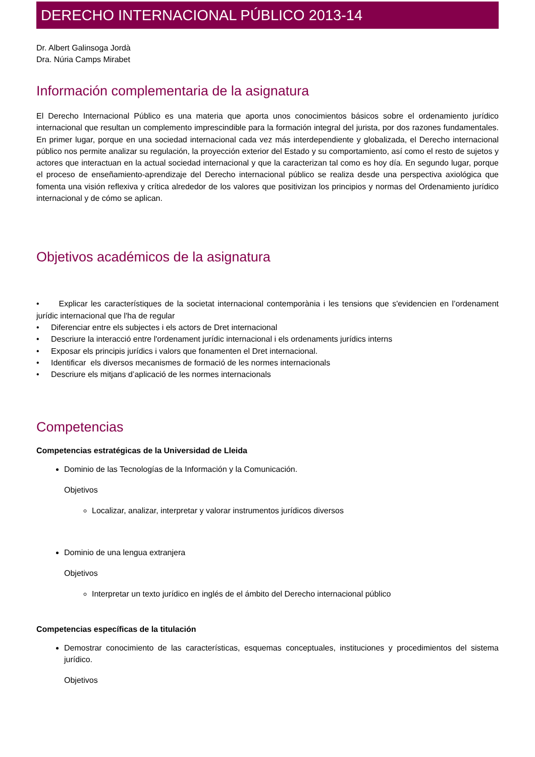DERECHO INTERNACIONAL PÚBLICO 2013-14
Dr. Albert Galinsoga Jordà
Dra. Núria Camps Mirabet
Información complementaria de la asignatura
El Derecho Internacional Público es una materia que aporta unos conocimientos básicos sobre el ordenamiento jurídico internacional que resultan un complemento imprescindible para la formación integral del jurista, por dos razones fundamentales. En primer lugar, porque en una sociedad internacional cada vez más interdependiente y globalizada, el Derecho internacional público nos permite analizar su regulación, la proyección exterior del Estado y su comportamiento, así como el resto de sujetos y actores que interactuan en la actual sociedad internacional y que la caracterizan tal como es hoy día. En segundo lugar, porque el proceso de enseñamiento-aprendizaje del Derecho internacional público se realiza desde una perspectiva axiológica que fomenta una visión reflexiva y crítica alrededor de los valores que positivizan los principios y normas del Ordenamiento jurídico internacional y de cómo se aplican.
Objetivos académicos de la asignatura
• Explicar les característiques de la societat internacional contemporània i les tensions que s'evidencien en l’ordenament jurídic internacional que l'ha de regular
• Diferenciar entre els subjectes i els actors de Dret internacional
• Descriure la interacció entre l'ordenament jurídic internacional i els ordenaments jurídics interns
• Exposar els principis jurídics i valors que fonamenten el Dret internacional.
• Identificar els diversos mecanismes de formació de les normes internacionals
• Descriure els mitjans d’aplicació de les normes internacionals
Competencias
Competencias estratégicas de la Universidad de Lleida
Dominio de las Tecnologías de la Información y la Comunicación.
Objetivos
Localizar, analizar, interpretar y valorar instrumentos jurídicos diversos
Dominio de una lengua extranjera
Objetivos
Interpretar un texto jurídico en inglés de el ámbito del Derecho internacional público
Competencias específicas de la titulación
Demostrar conocimiento de las características, esquemas conceptuales, instituciones y procedimientos del sistema jurídico.
Objetivos